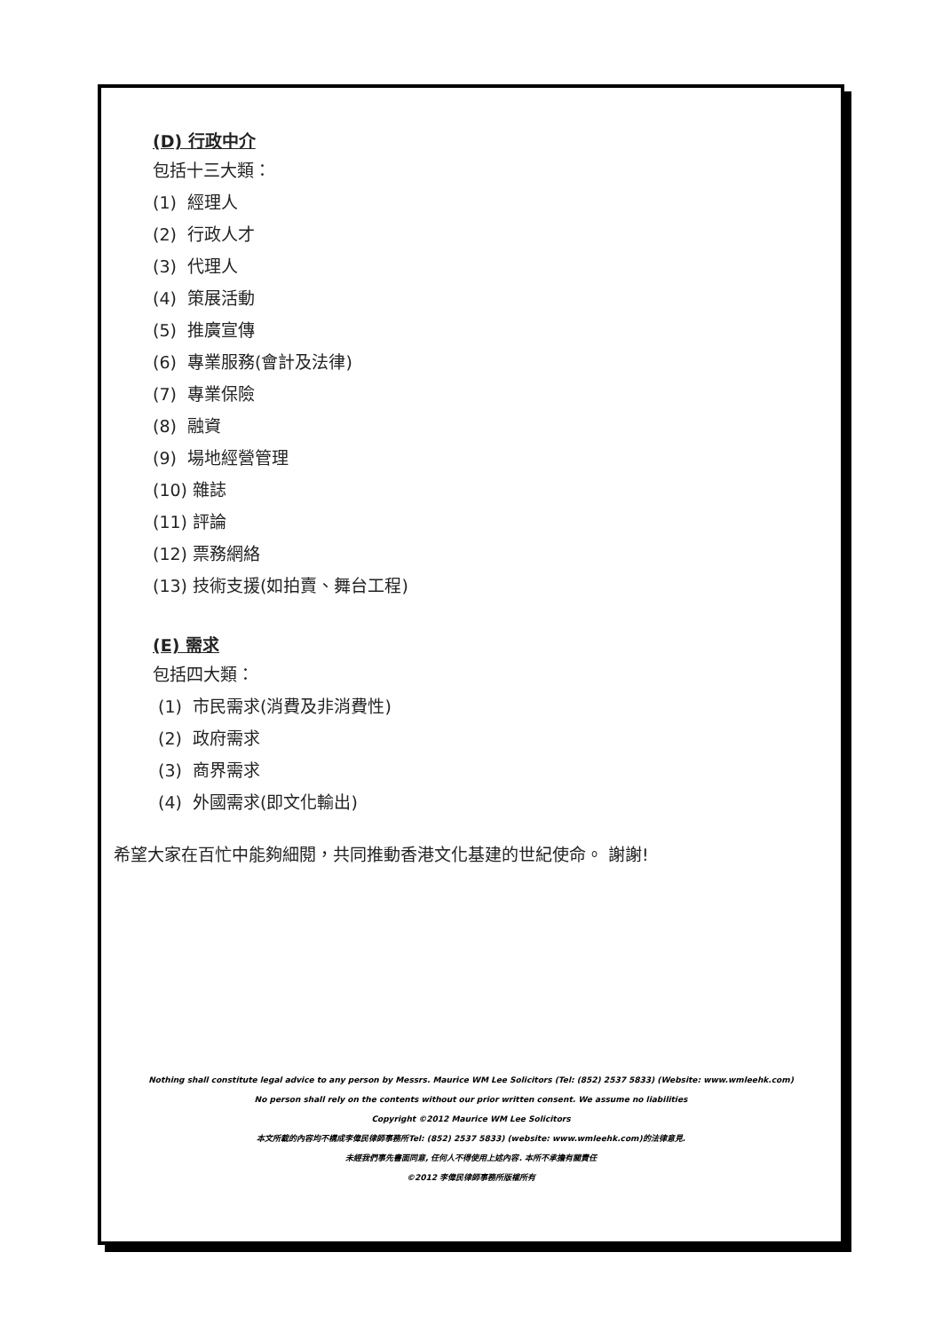(D) 行政中介
包括十三大類：
(1) 經理人
(2) 行政人才
(3) 代理人
(4) 策展活動
(5) 推廣宣傳
(6) 專業服務(會計及法律)
(7) 專業保險
(8) 融資
(9) 場地經營管理
(10) 雜誌
(11) 評論
(12) 票務網絡
(13) 技術支援(如拍賣、舞台工程)
(E) 需求
包括四大類：
(1) 市民需求(消費及非消費性)
(2) 政府需求
(3) 商界需求
(4) 外國需求(即文化輸出)
希望大家在百忙中能夠細閱，共同推動香港文化基建的世紀使命。 謝謝!
Nothing shall constitute legal advice to any person by Messrs. Maurice WM Lee Solicitors (Tel: (852) 2537 5833) (Website: www.wmleehk.com)
No person shall rely on the contents without our prior written consent. We assume no liabilities
Copyright ©2012 Maurice WM Lee Solicitors
本文所載的內容均不構成李偉民律師事務所Tel: (852) 2537 5833) (website: www.wmleehk.com)的法律意見.
未經我們事先書面同意, 任何人不得使用上述內容. 本所不承擔有關責任
©2012 李偉民律師事務所版權所有